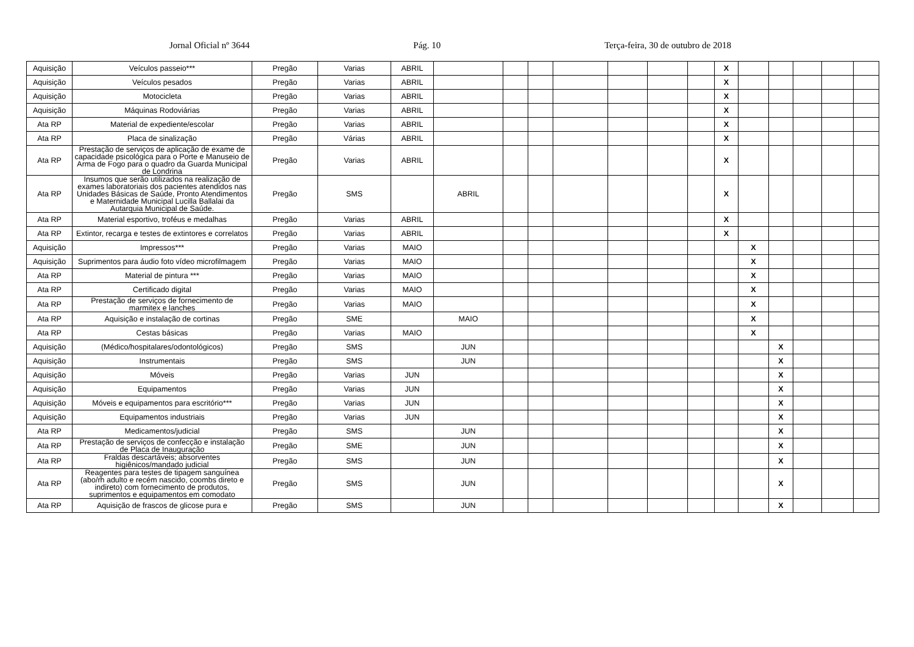Jornal Oficial nº 3644 Pág. 10 Terça-feira, 30 de outubro de 2018
| Aquisição | Veículos passeio*** | Pregão | Varias | ABRIL | | | | | | | | X | | | | | |
| Aquisição | Veículos pesados | Pregão | Varias | ABRIL | | | | | | | | X | | | | | |
| Aquisição | Motocicleta | Pregão | Varias | ABRIL | | | | | | | | X | | | | | |
| Aquisição | Máquinas Rodoviárias | Pregão | Varias | ABRIL | | | | | | | | X | | | | | |
| Ata RP | Material de expediente/escolar | Pregão | Varias | ABRIL | | | | | | | | X | | | | | |
| Ata RP | Placa de sinalização | Pregão | Várias | ABRIL | | | | | | | | X | | | | | |
| Ata RP | Prestação de serviços de aplicação de exame de capacidade psicológica para o Porte e Manuseio de Arma de Fogo para o quadro da Guarda Municipal de Londrina | Pregão | Varias | ABRIL | | | | | | | | X | | | | | |
| Ata RP | Insumos que serão utilizados na realização de exames laboratoriais dos pacientes atendidos nas Unidades Básicas de Saúde, Pronto Atendimentos e Maternidade Municipal Lucilla Ballalai da Autarquia Municipal de Saúde. | Pregão | SMS | | ABRIL | | | | | | | X | | | | | |
| Ata RP | Material esportivo, troféus e medalhas | Pregão | Varias | ABRIL | | | | | | | | X | | | | | |
| Ata RP | Extintor, recarga e testes de extintores e correlatos | Pregão | Varias | ABRIL | | | | | | | | X | | | | | |
| Aquisição | Impressos*** | Pregão | Varias | MAIO | | | | | | | | | X | | | | |
| Aquisição | Suprimentos para áudio foto vídeo microfilmagem | Pregão | Varias | MAIO | | | | | | | | | X | | | | |
| Ata RP | Material de pintura *** | Pregão | Varias | MAIO | | | | | | | | | X | | | | |
| Ata RP | Certificado digital | Pregão | Varias | MAIO | | | | | | | | | X | | | | |
| Ata RP | Prestação de serviços de fornecimento de marmitex e lanches | Pregão | Varias | MAIO | | | | | | | | | X | | | | |
| Ata RP | Aquisição e instalação de cortinas | Pregão | SME | | MAIO | | | | | | | | X | | | | |
| Ata RP | Cestas básicas | Pregão | Varias | MAIO | | | | | | | | | X | | | | |
| Aquisição | (Médico/hospitalares/odontológicos) | Pregão | SMS | | JUN | | | | | | | | | X | | | |
| Aquisição | Instrumentais | Pregão | SMS | | JUN | | | | | | | | | X | | | |
| Aquisição | Móveis | Pregão | Varias | JUN | | | | | | | | | | X | | | |
| Aquisição | Equipamentos | Pregão | Varias | JUN | | | | | | | | | | X | | | |
| Aquisição | Móveis e equipamentos para escritório*** | Pregão | Varias | JUN | | | | | | | | | | X | | | |
| Aquisição | Equipamentos industriais | Pregão | Varias | JUN | | | | | | | | | | X | | | |
| Ata RP | Medicamentos/judicial | Pregão | SMS | | JUN | | | | | | | | | X | | | |
| Ata RP | Prestação de serviços de confecção e instalação de Placa de Inauguração | Pregão | SME | | JUN | | | | | | | | | X | | | |
| Ata RP | Fraldas descartáveis; absorventes higiênicos/mandado judicial | Pregão | SMS | | JUN | | | | | | | | | X | | | |
| Ata RP | Reagentes para testes de tipagem sanguínea (abo/rh adulto e recém nascido, coombs direto e indireto) com fornecimento de produtos, suprimentos e equipamentos em comodato | Pregão | SMS | | JUN | | | | | | | | | X | | | |
| Ata RP | Aquisição de frascos de glicose pura e | Pregão | SMS | | JUN | | | | | | | | | X | | | |